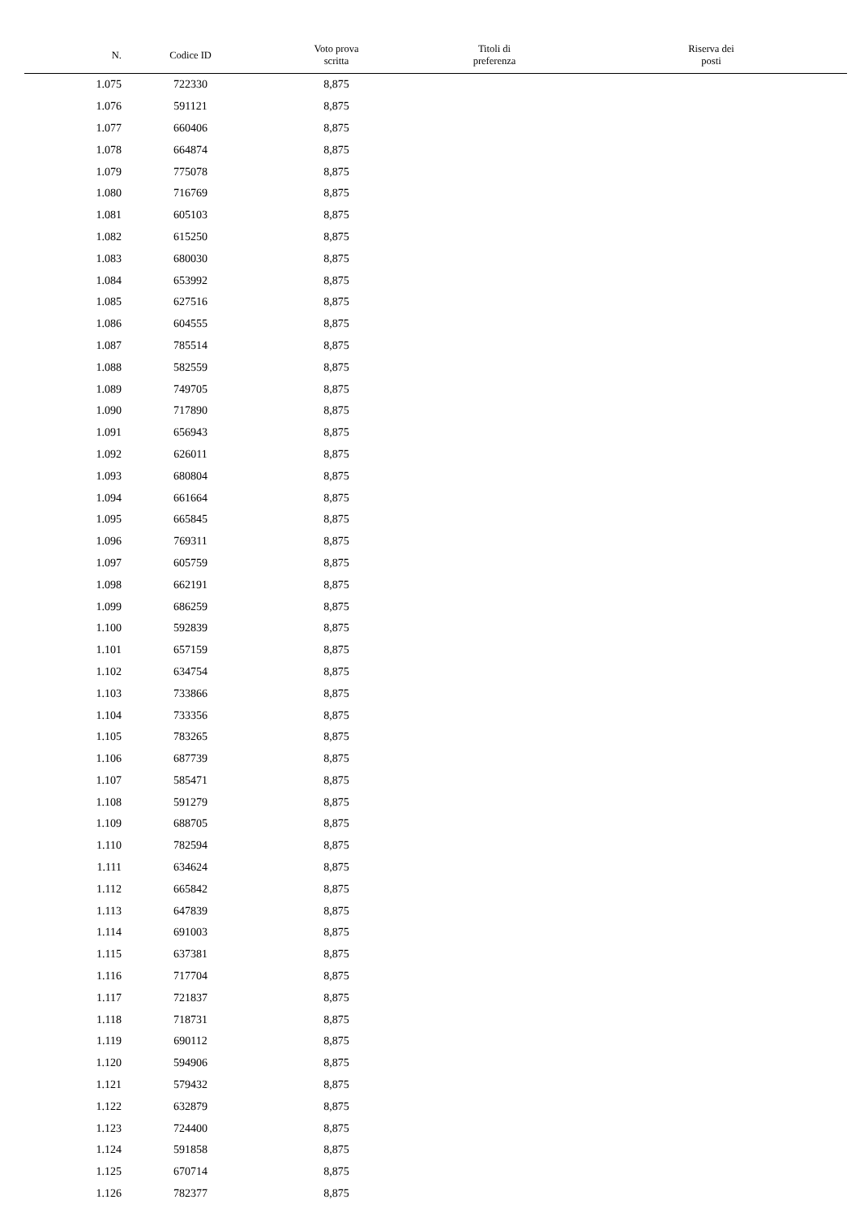| N. | Codice ID | Voto prova scritta | Titoli di preferenza | Riserva dei posti |
| --- | --- | --- | --- | --- |
| 1.075 | 722330 | 8,875 | | |
| 1.076 | 591121 | 8,875 | | |
| 1.077 | 660406 | 8,875 | | |
| 1.078 | 664874 | 8,875 | | |
| 1.079 | 775078 | 8,875 | | |
| 1.080 | 716769 | 8,875 | | |
| 1.081 | 605103 | 8,875 | | |
| 1.082 | 615250 | 8,875 | | |
| 1.083 | 680030 | 8,875 | | |
| 1.084 | 653992 | 8,875 | | |
| 1.085 | 627516 | 8,875 | | |
| 1.086 | 604555 | 8,875 | | |
| 1.087 | 785514 | 8,875 | | |
| 1.088 | 582559 | 8,875 | | |
| 1.089 | 749705 | 8,875 | | |
| 1.090 | 717890 | 8,875 | | |
| 1.091 | 656943 | 8,875 | | |
| 1.092 | 626011 | 8,875 | | |
| 1.093 | 680804 | 8,875 | | |
| 1.094 | 661664 | 8,875 | | |
| 1.095 | 665845 | 8,875 | | |
| 1.096 | 769311 | 8,875 | | |
| 1.097 | 605759 | 8,875 | | |
| 1.098 | 662191 | 8,875 | | |
| 1.099 | 686259 | 8,875 | | |
| 1.100 | 592839 | 8,875 | | |
| 1.101 | 657159 | 8,875 | | |
| 1.102 | 634754 | 8,875 | | |
| 1.103 | 733866 | 8,875 | | |
| 1.104 | 733356 | 8,875 | | |
| 1.105 | 783265 | 8,875 | | |
| 1.106 | 687739 | 8,875 | | |
| 1.107 | 585471 | 8,875 | | |
| 1.108 | 591279 | 8,875 | | |
| 1.109 | 688705 | 8,875 | | |
| 1.110 | 782594 | 8,875 | | |
| 1.111 | 634624 | 8,875 | | |
| 1.112 | 665842 | 8,875 | | |
| 1.113 | 647839 | 8,875 | | |
| 1.114 | 691003 | 8,875 | | |
| 1.115 | 637381 | 8,875 | | |
| 1.116 | 717704 | 8,875 | | |
| 1.117 | 721837 | 8,875 | | |
| 1.118 | 718731 | 8,875 | | |
| 1.119 | 690112 | 8,875 | | |
| 1.120 | 594906 | 8,875 | | |
| 1.121 | 579432 | 8,875 | | |
| 1.122 | 632879 | 8,875 | | |
| 1.123 | 724400 | 8,875 | | |
| 1.124 | 591858 | 8,875 | | |
| 1.125 | 670714 | 8,875 | | |
| 1.126 | 782377 | 8,875 | | |